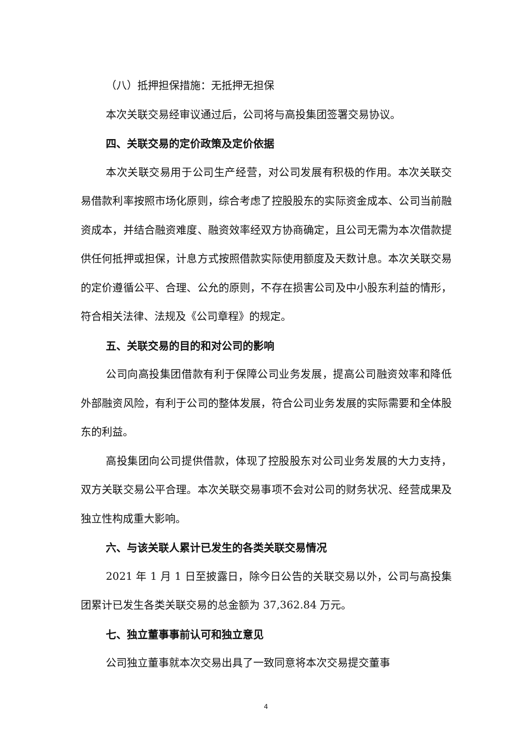（八）抵押担保措施：无抵押无担保
本次关联交易经审议通过后，公司将与高投集团签署交易协议。
四、关联交易的定价政策及定价依据
本次关联交易用于公司生产经营，对公司发展有积极的作用。本次关联交易借款利率按照市场化原则，综合考虑了控股股东的实际资金成本、公司当前融资成本，并结合融资难度、融资效率经双方协商确定，且公司无需为本次借款提供任何抵押或担保，计息方式按照借款实际使用额度及天数计息。本次关联交易的定价遵循公平、合理、公允的原则，不存在损害公司及中小股东利益的情形，符合相关法律、法规及《公司章程》的规定。
五、关联交易的目的和对公司的影响
公司向高投集团借款有利于保障公司业务发展，提高公司融资效率和降低外部融资风险，有利于公司的整体发展，符合公司业务发展的实际需要和全体股东的利益。
高投集团向公司提供借款，体现了控股股东对公司业务发展的大力支持，双方关联交易公平合理。本次关联交易事项不会对公司的财务状况、经营成果及独立性构成重大影响。
六、与该关联人累计已发生的各类关联交易情况
2021 年 1 月 1 日至披露日，除今日公告的关联交易以外，公司与高投集团累计已发生各类关联交易的总金额为 37,362.84 万元。
七、独立董事事前认可和独立意见
公司独立董事就本次交易出具了一致同意将本次交易提交董事
4